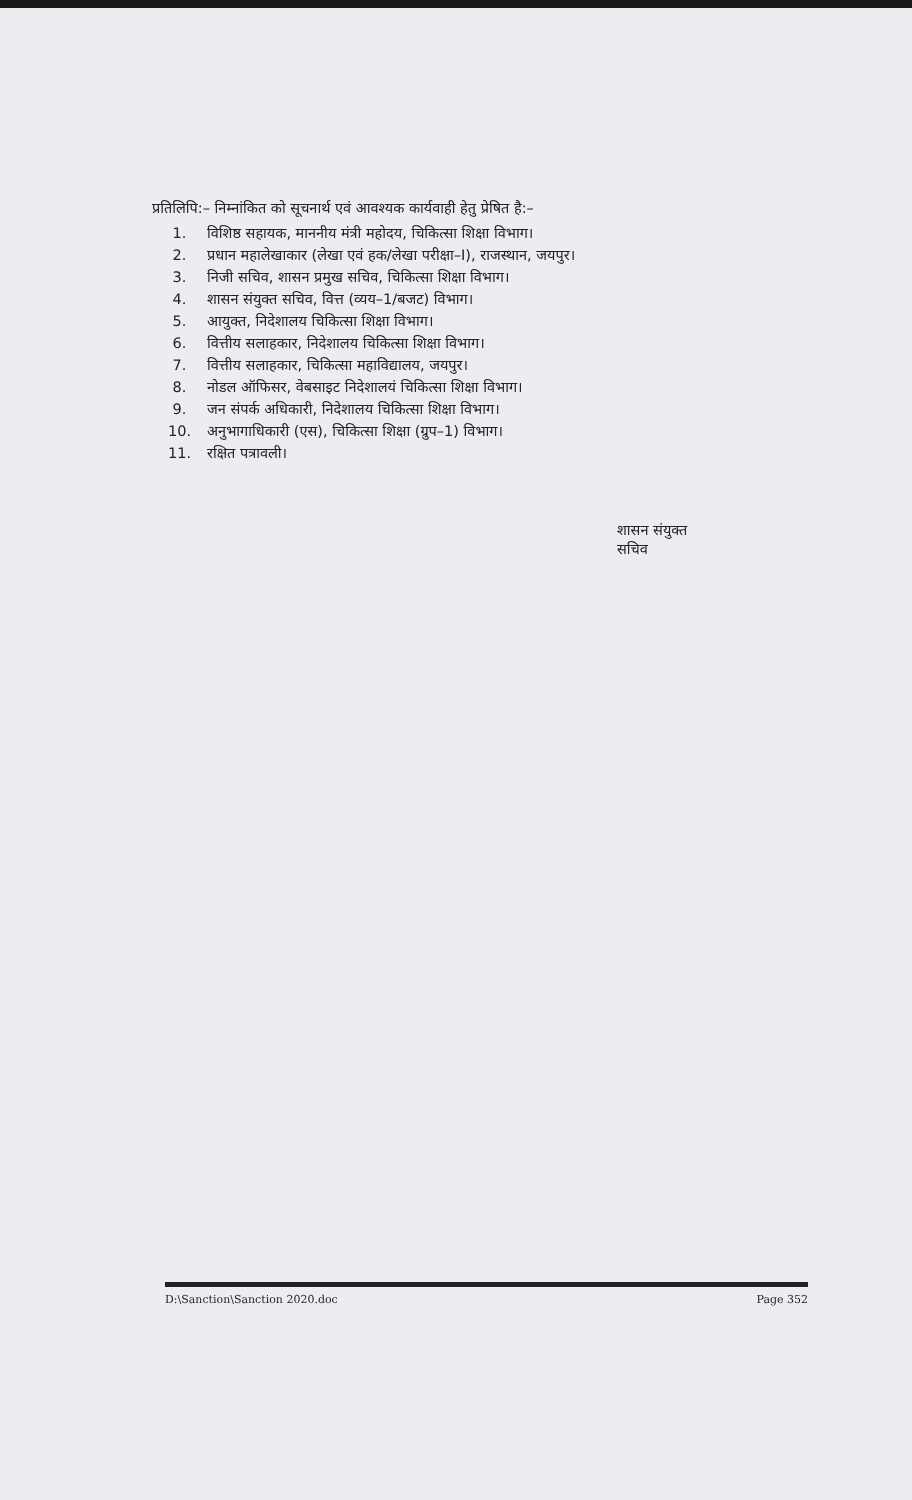प्रतिलिपि:– निम्नांकित को सूचनार्थ एवं आवश्यक कार्यवाही हेतु प्रेषित है:–
1. विशिष्ठ सहायक, माननीय मंत्री महोदय, चिकित्सा शिक्षा विभाग।
2. प्रधान महालेखाकार (लेखा एवं हक/लेखा परीक्षा–I), राजस्थान, जयपुर।
3. निजी सचिव, शासन प्रमुख सचिव, चिकित्सा शिक्षा विभाग।
4. शासन संयुक्त सचिव, वित्त (व्यय–1/बजट) विभाग।
5. आयुक्त, निदेशालय चिकित्सा शिक्षा विभाग।
6. वित्तीय सलाहकार, निदेशालय चिकित्सा शिक्षा विभाग।
7. वित्तीय सलाहकार, चिकित्सा महाविद्यालय, जयपुर।
8. नोडल ऑफिसर, वेबसाइट निदेशालयं चिकित्सा शिक्षा विभाग।
9. जन संपर्क अधिकारी, निदेशालय चिकित्सा शिक्षा विभाग।
10. अनुभागाधिकारी (एस), चिकित्सा शिक्षा (ग्रुप–1) विभाग।
11. रक्षित पत्रावली।
शासन संयुक्त सचिव
D:\Sanction\Sanction 2020.doc Page 352